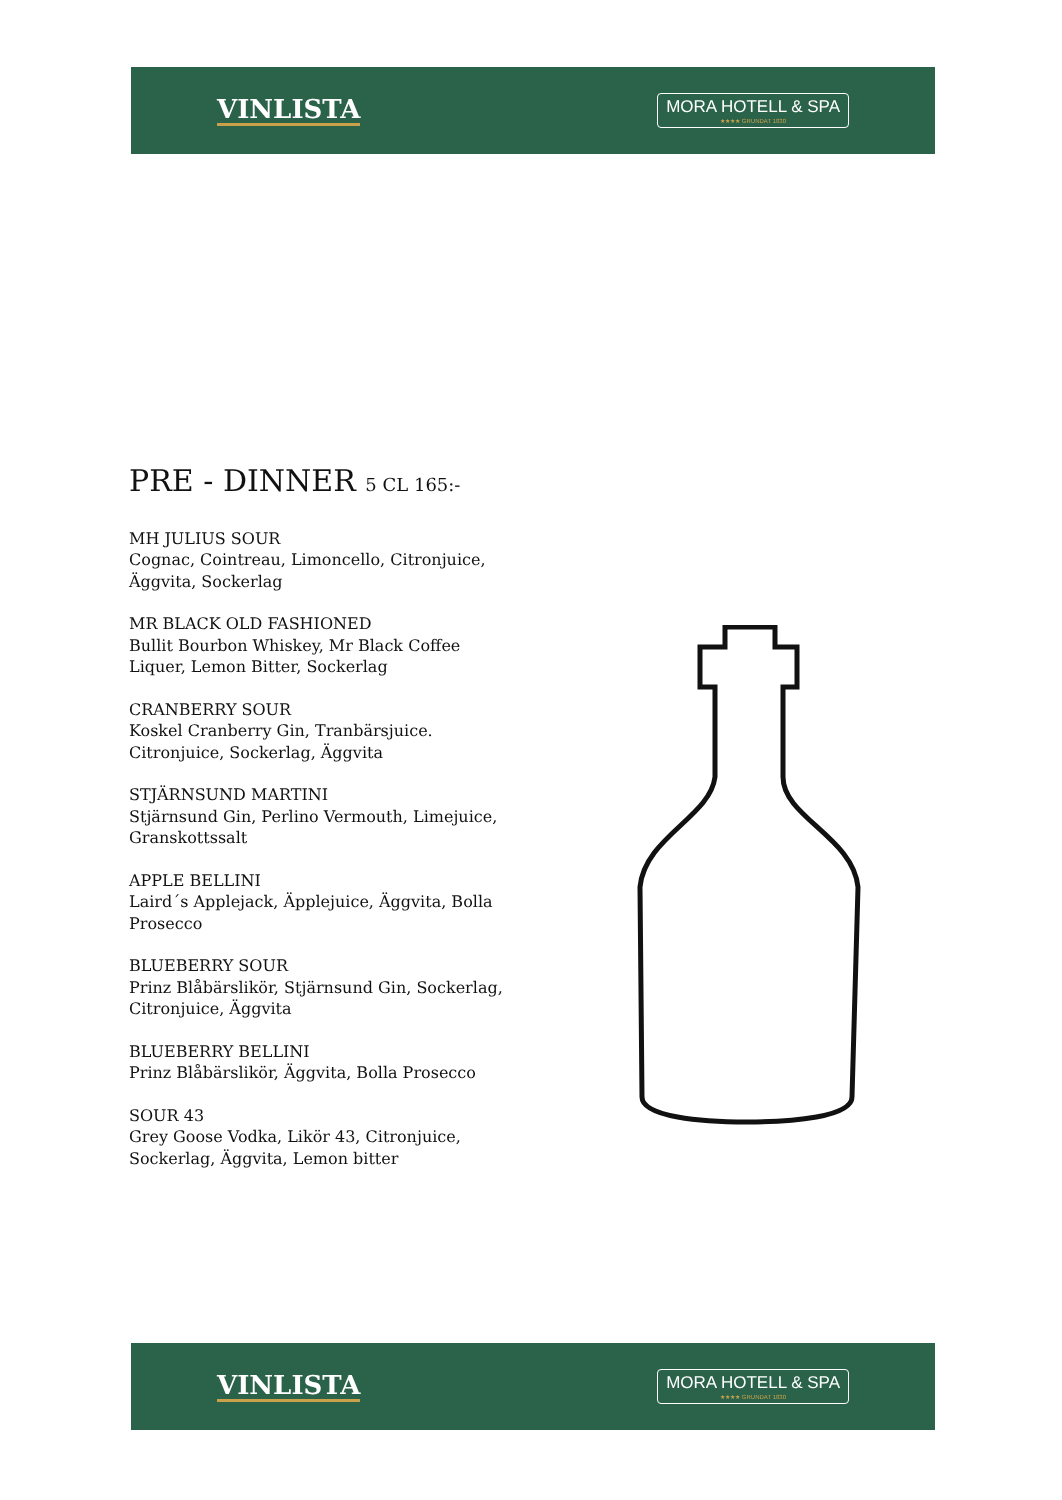VINLISTA
MORA HOTELL & SPA
★★★★ GRUNDAT 1830
PRE - DINNER 5 CL 165:-
MH JULIUS SOUR
Cognac, Cointreau, Limoncello, Citronjuice, Äggvita, Sockerlag
MR BLACK OLD FASHIONED
Bullit Bourbon Whiskey, Mr Black Coffee Liquer, Lemon Bitter, Sockerlag
CRANBERRY SOUR
Koskel Cranberry Gin, Tranbärsjuice. Citronjuice, Sockerlag, Äggvita
STJÄRNSUND MARTINI
Stjärnsund Gin, Perlino Vermouth, Limejuice, Granskottssalt
APPLE BELLINI
Laird´s Applejack, Äpplejuice, Äggvita, Bolla Prosecco
BLUEBERRY SOUR
Prinz Blåbärslikör, Stjärnsund Gin, Sockerlag, Citronjuice, Äggvita
BLUEBERRY BELLINI
Prinz Blåbärslikör, Äggvita, Bolla Prosecco
SOUR 43
Grey Goose Vodka, Likör 43, Citronjuice, Sockerlag, Äggvita, Lemon bitter
VINLISTA
MORA HOTELL & SPA
★★★★ GRUNDAT 1830